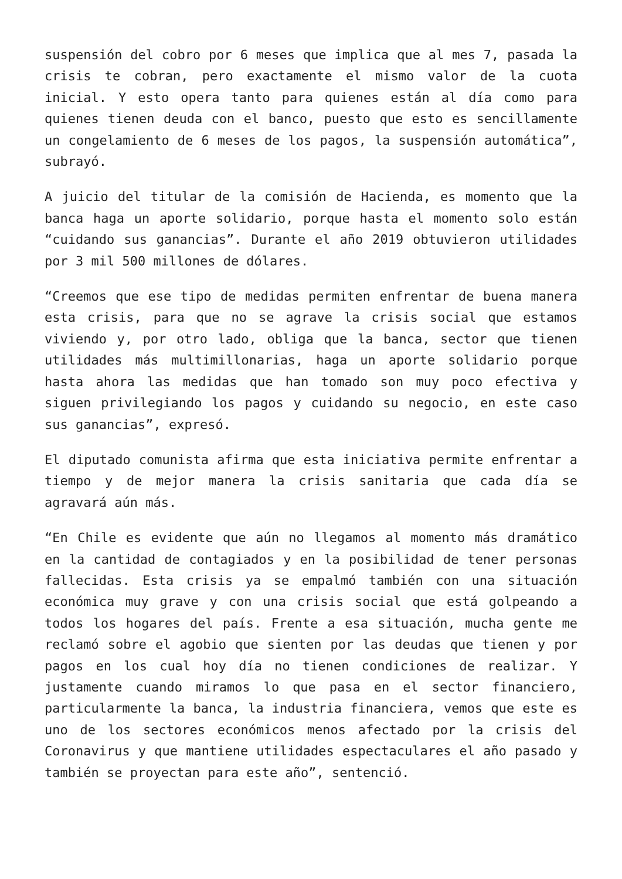suspensión del cobro por 6 meses que implica que al mes 7, pasada la crisis te cobran, pero exactamente el mismo valor de la cuota inicial. Y esto opera tanto para quienes están al día como para quienes tienen deuda con el banco, puesto que esto es sencillamente un congelamiento de 6 meses de los pagos, la suspensión automática”, subrayó.
A juicio del titular de la comisión de Hacienda, es momento que la banca haga un aporte solidario, porque hasta el momento solo están “cuidando sus ganancias”. Durante el año 2019 obtuvieron utilidades por 3 mil 500 millones de dólares.
“Creemos que ese tipo de medidas permiten enfrentar de buena manera esta crisis, para que no se agrave la crisis social que estamos viviendo y, por otro lado, obliga que la banca, sector que tienen utilidades más multimillonarias, haga un aporte solidario porque hasta ahora las medidas que han tomado son muy poco efectiva y siguen privilegiando los pagos y cuidando su negocio, en este caso sus ganancias”, expresó.
El diputado comunista afirma que esta iniciativa permite enfrentar a tiempo y de mejor manera la crisis sanitaria que cada día se agravará aún más.
“En Chile es evidente que aún no llegamos al momento más dramático en la cantidad de contagiados y en la posibilidad de tener personas fallecidas. Esta crisis ya se empalmó también con una situación económica muy grave y con una crisis social que está golpeando a todos los hogares del país. Frente a esa situación, mucha gente me reclamó sobre el agobio que sienten por las deudas que tienen y por pagos en los cual hoy día no tienen condiciones de realizar. Y justamente cuando miramos lo que pasa en el sector financiero, particularmente la banca, la industria financiera, vemos que este es uno de los sectores económicos menos afectado por la crisis del Coronavirus y que mantiene utilidades espectaculares el año pasado y también se proyectan para este año”, sentenció.